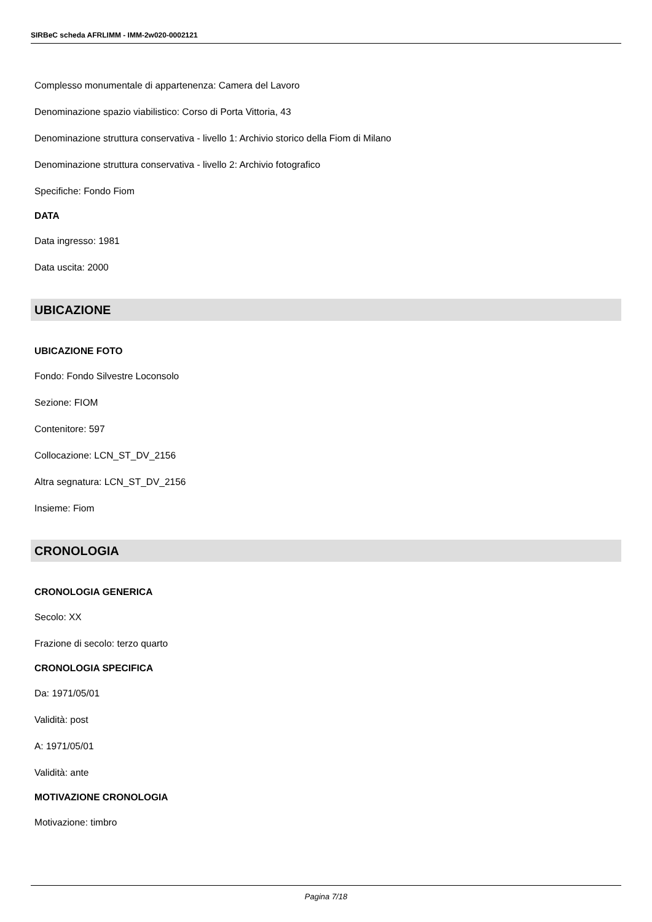SIRBeC scheda AFRLIMM - IMM-2w020-0002121
Complesso monumentale di appartenenza: Camera del Lavoro
Denominazione spazio viabilistico: Corso di Porta Vittoria, 43
Denominazione struttura conservativa - livello 1: Archivio storico della Fiom di Milano
Denominazione struttura conservativa - livello 2: Archivio fotografico
Specifiche: Fondo Fiom
DATA
Data ingresso: 1981
Data uscita: 2000
UBICAZIONE
UBICAZIONE FOTO
Fondo: Fondo Silvestre Loconsolo
Sezione: FIOM
Contenitore: 597
Collocazione: LCN_ST_DV_2156
Altra segnatura: LCN_ST_DV_2156
Insieme: Fiom
CRONOLOGIA
CRONOLOGIA GENERICA
Secolo: XX
Frazione di secolo: terzo quarto
CRONOLOGIA SPECIFICA
Da: 1971/05/01
Validità: post
A: 1971/05/01
Validità: ante
MOTIVAZIONE CRONOLOGIA
Motivazione: timbro
Pagina 7/18